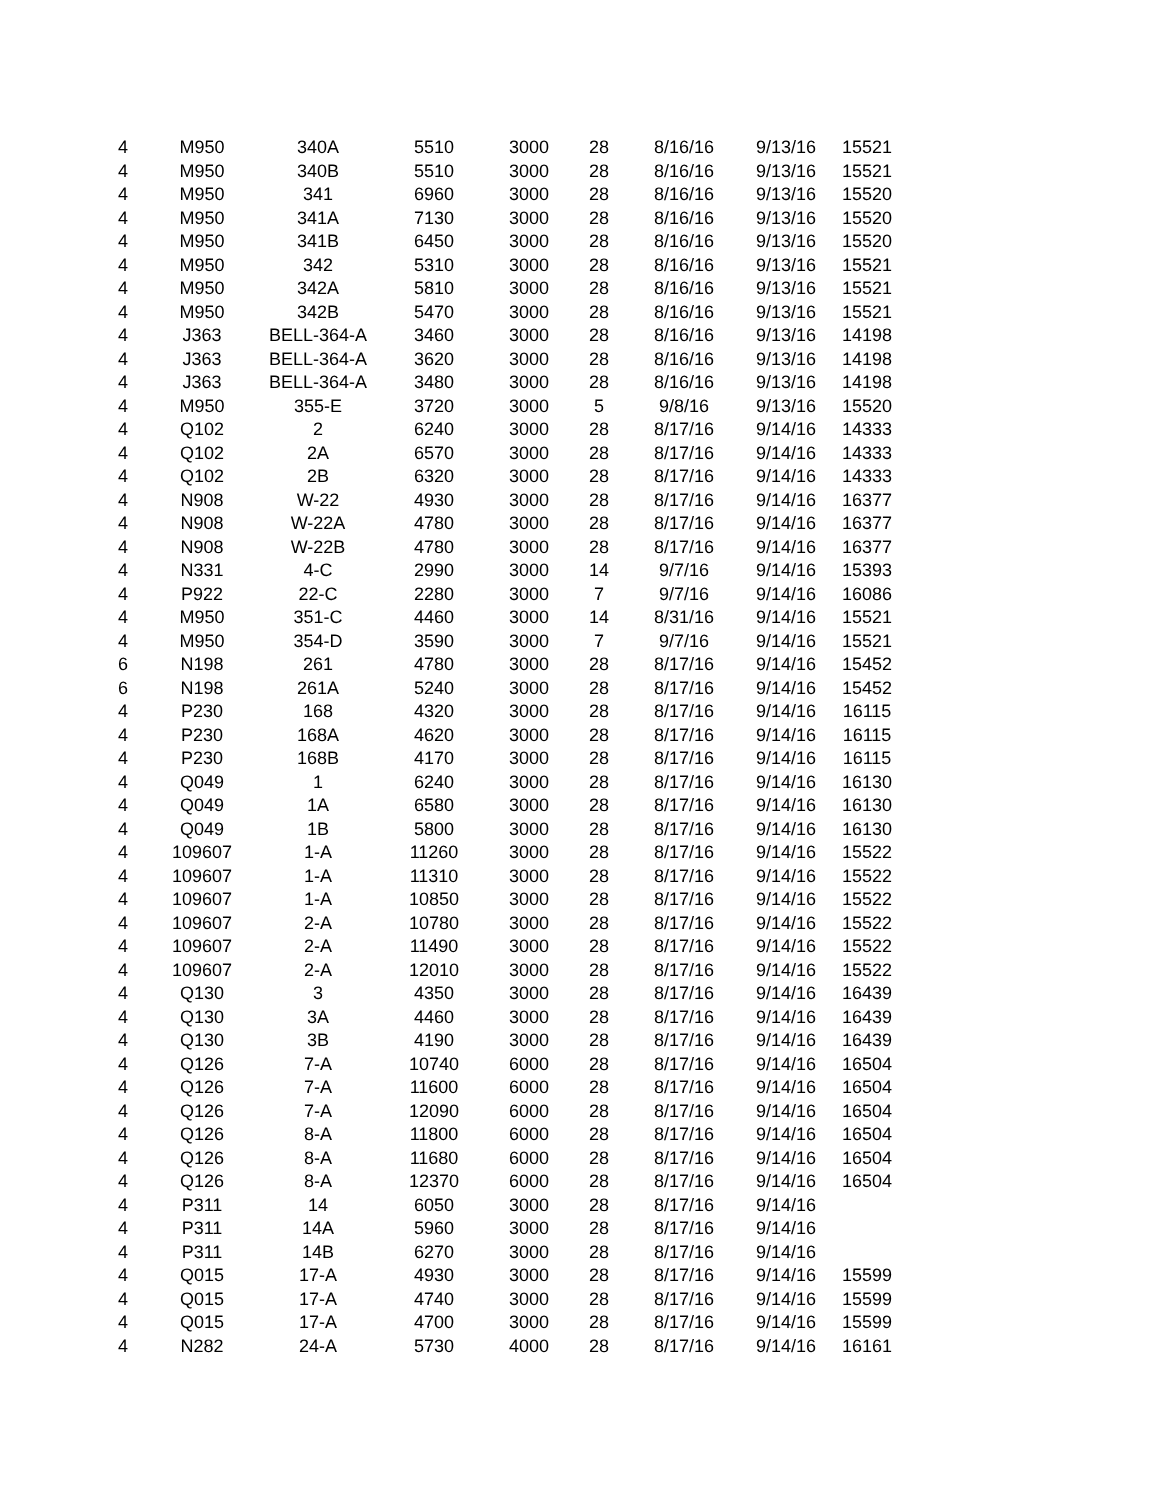| 4 | M950 | 340A | 5510 | 3000 | 28 | 8/16/16 | 9/13/16 | 15521 |
| 4 | M950 | 340B | 5510 | 3000 | 28 | 8/16/16 | 9/13/16 | 15521 |
| 4 | M950 | 341 | 6960 | 3000 | 28 | 8/16/16 | 9/13/16 | 15520 |
| 4 | M950 | 341A | 7130 | 3000 | 28 | 8/16/16 | 9/13/16 | 15520 |
| 4 | M950 | 341B | 6450 | 3000 | 28 | 8/16/16 | 9/13/16 | 15520 |
| 4 | M950 | 342 | 5310 | 3000 | 28 | 8/16/16 | 9/13/16 | 15521 |
| 4 | M950 | 342A | 5810 | 3000 | 28 | 8/16/16 | 9/13/16 | 15521 |
| 4 | M950 | 342B | 5470 | 3000 | 28 | 8/16/16 | 9/13/16 | 15521 |
| 4 | J363 | BELL-364-A | 3460 | 3000 | 28 | 8/16/16 | 9/13/16 | 14198 |
| 4 | J363 | BELL-364-A | 3620 | 3000 | 28 | 8/16/16 | 9/13/16 | 14198 |
| 4 | J363 | BELL-364-A | 3480 | 3000 | 28 | 8/16/16 | 9/13/16 | 14198 |
| 4 | M950 | 355-E | 3720 | 3000 | 5 | 9/8/16 | 9/13/16 | 15520 |
| 4 | Q102 | 2 | 6240 | 3000 | 28 | 8/17/16 | 9/14/16 | 14333 |
| 4 | Q102 | 2A | 6570 | 3000 | 28 | 8/17/16 | 9/14/16 | 14333 |
| 4 | Q102 | 2B | 6320 | 3000 | 28 | 8/17/16 | 9/14/16 | 14333 |
| 4 | N908 | W-22 | 4930 | 3000 | 28 | 8/17/16 | 9/14/16 | 16377 |
| 4 | N908 | W-22A | 4780 | 3000 | 28 | 8/17/16 | 9/14/16 | 16377 |
| 4 | N908 | W-22B | 4780 | 3000 | 28 | 8/17/16 | 9/14/16 | 16377 |
| 4 | N331 | 4-C | 2990 | 3000 | 14 | 9/7/16 | 9/14/16 | 15393 |
| 4 | P922 | 22-C | 2280 | 3000 | 7 | 9/7/16 | 9/14/16 | 16086 |
| 4 | M950 | 351-C | 4460 | 3000 | 14 | 8/31/16 | 9/14/16 | 15521 |
| 4 | M950 | 354-D | 3590 | 3000 | 7 | 9/7/16 | 9/14/16 | 15521 |
| 6 | N198 | 261 | 4780 | 3000 | 28 | 8/17/16 | 9/14/16 | 15452 |
| 6 | N198 | 261A | 5240 | 3000 | 28 | 8/17/16 | 9/14/16 | 15452 |
| 4 | P230 | 168 | 4320 | 3000 | 28 | 8/17/16 | 9/14/16 | 16115 |
| 4 | P230 | 168A | 4620 | 3000 | 28 | 8/17/16 | 9/14/16 | 16115 |
| 4 | P230 | 168B | 4170 | 3000 | 28 | 8/17/16 | 9/14/16 | 16115 |
| 4 | Q049 | 1 | 6240 | 3000 | 28 | 8/17/16 | 9/14/16 | 16130 |
| 4 | Q049 | 1A | 6580 | 3000 | 28 | 8/17/16 | 9/14/16 | 16130 |
| 4 | Q049 | 1B | 5800 | 3000 | 28 | 8/17/16 | 9/14/16 | 16130 |
| 4 | 109607 | 1-A | 11260 | 3000 | 28 | 8/17/16 | 9/14/16 | 15522 |
| 4 | 109607 | 1-A | 11310 | 3000 | 28 | 8/17/16 | 9/14/16 | 15522 |
| 4 | 109607 | 1-A | 10850 | 3000 | 28 | 8/17/16 | 9/14/16 | 15522 |
| 4 | 109607 | 2-A | 10780 | 3000 | 28 | 8/17/16 | 9/14/16 | 15522 |
| 4 | 109607 | 2-A | 11490 | 3000 | 28 | 8/17/16 | 9/14/16 | 15522 |
| 4 | 109607 | 2-A | 12010 | 3000 | 28 | 8/17/16 | 9/14/16 | 15522 |
| 4 | Q130 | 3 | 4350 | 3000 | 28 | 8/17/16 | 9/14/16 | 16439 |
| 4 | Q130 | 3A | 4460 | 3000 | 28 | 8/17/16 | 9/14/16 | 16439 |
| 4 | Q130 | 3B | 4190 | 3000 | 28 | 8/17/16 | 9/14/16 | 16439 |
| 4 | Q126 | 7-A | 10740 | 6000 | 28 | 8/17/16 | 9/14/16 | 16504 |
| 4 | Q126 | 7-A | 11600 | 6000 | 28 | 8/17/16 | 9/14/16 | 16504 |
| 4 | Q126 | 7-A | 12090 | 6000 | 28 | 8/17/16 | 9/14/16 | 16504 |
| 4 | Q126 | 8-A | 11800 | 6000 | 28 | 8/17/16 | 9/14/16 | 16504 |
| 4 | Q126 | 8-A | 11680 | 6000 | 28 | 8/17/16 | 9/14/16 | 16504 |
| 4 | Q126 | 8-A | 12370 | 6000 | 28 | 8/17/16 | 9/14/16 | 16504 |
| 4 | P311 | 14 | 6050 | 3000 | 28 | 8/17/16 | 9/14/16 | |
| 4 | P311 | 14A | 5960 | 3000 | 28 | 8/17/16 | 9/14/16 | |
| 4 | P311 | 14B | 6270 | 3000 | 28 | 8/17/16 | 9/14/16 | |
| 4 | Q015 | 17-A | 4930 | 3000 | 28 | 8/17/16 | 9/14/16 | 15599 |
| 4 | Q015 | 17-A | 4740 | 3000 | 28 | 8/17/16 | 9/14/16 | 15599 |
| 4 | Q015 | 17-A | 4700 | 3000 | 28 | 8/17/16 | 9/14/16 | 15599 |
| 4 | N282 | 24-A | 5730 | 4000 | 28 | 8/17/16 | 9/14/16 | 16161 |